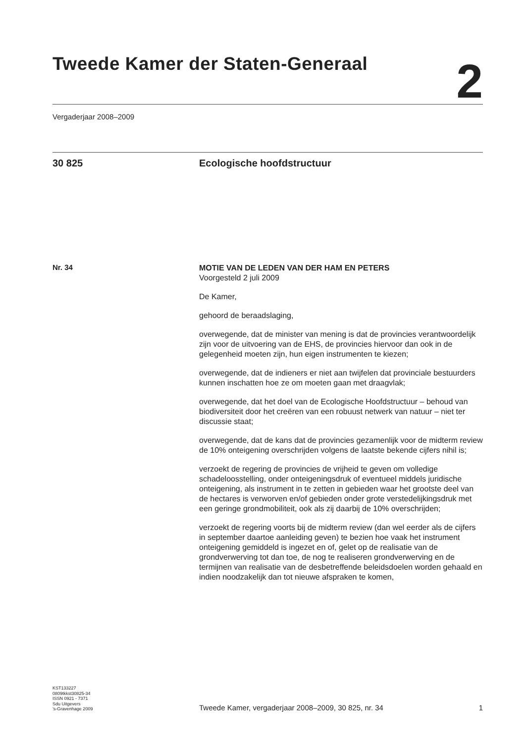Tweede Kamer der Staten-Generaal
2
Vergaderjaar 2008–2009
30 825 Ecologische hoofdstructuur
Nr. 34
MOTIE VAN DE LEDEN VAN DER HAM EN PETERS
Voorgesteld 2 juli 2009
De Kamer,
gehoord de beraadslaging,
overwegende, dat de minister van mening is dat de provincies verantwoordelijk zijn voor de uitvoering van de EHS, de provincies hiervoor dan ook in de gelegenheid moeten zijn, hun eigen instrumenten te kiezen;
overwegende, dat de indieners er niet aan twijfelen dat provinciale bestuurders kunnen inschatten hoe ze om moeten gaan met draagvlak;
overwegende, dat het doel van de Ecologische Hoofdstructuur – behoud van biodiversiteit door het creëren van een robuust netwerk van natuur – niet ter discussie staat;
overwegende, dat de kans dat de provincies gezamenlijk voor de midterm review de 10% onteigening overschrijden volgens de laatste bekende cijfers nihil is;
verzoekt de regering de provincies de vrijheid te geven om volledige schadeloosstelling, onder onteigeningsdruk of eventueel middels juridische onteigening, als instrument in te zetten in gebieden waar het grootste deel van de hectares is verworven en/of gebieden onder grote verstedelijkingsdruk met een geringe grondmobiliteit, ook als zij daarbij de 10% overschrijden;
verzoekt de regering voorts bij de midterm review (dan wel eerder als de cijfers in september daartoe aanleiding geven) te bezien hoe vaak het instrument onteigening gemiddeld is ingezet en of, gelet op de realisatie van de grondverwerving tot dan toe, de nog te realiseren grondverwerving en de termijnen van realisatie van de desbetreffende beleidsdoelen worden gehaald en indien noodzakelijk dan tot nieuwe afspraken te komen,
KST133227
0809tkkst30825-34
ISSN 0921 - 7371
Sdu Uitgevers
’s-Gravenhage 2009
Tweede Kamer, vergaderjaar 2008–2009, 30 825, nr. 34
1